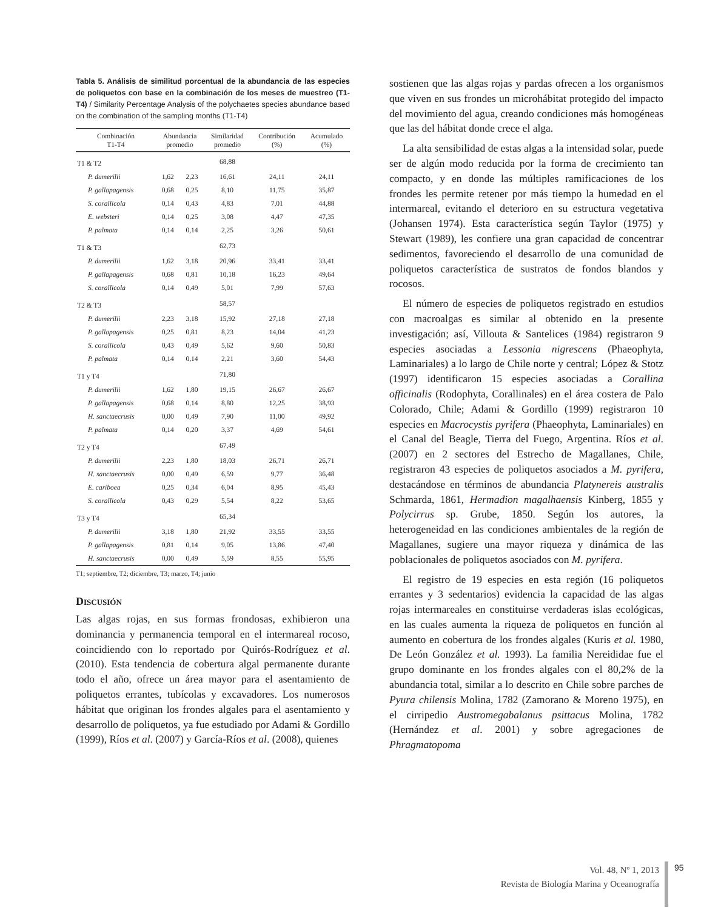Tabla 5. Análisis de similitud porcentual de la abundancia de las especies de poliquetos con base en la combinación de los meses de muestreo (T1-T4) / Similarity Percentage Analysis of the polychaetes species abundance based on the combination of the sampling months (T1-T4)
| Combinación T1-T4 | Abundancia promedio | | Similaridad promedio | Contribución (%) | Acumulado (%) |
| --- | --- | --- | --- | --- | --- |
| T1 & T2 | | | 68,88 | | |
| P. dumerilii | 1,62 | 2,23 | 16,61 | 24,11 | 24,11 |
| P. gallapagensis | 0,68 | 0,25 | 8,10 | 11,75 | 35,87 |
| S. corallicola | 0,14 | 0,43 | 4,83 | 7,01 | 44,88 |
| E. websteri | 0,14 | 0,25 | 3,08 | 4,47 | 47,35 |
| P. palmata | 0,14 | 0,14 | 2,25 | 3,26 | 50,61 |
| T1 & T3 | | | 62,73 | | |
| P. dumerilii | 1,62 | 3,18 | 20,96 | 33,41 | 33,41 |
| P. gallapagensis | 0,68 | 0,81 | 10,18 | 16,23 | 49,64 |
| S. corallicola | 0,14 | 0,49 | 5,01 | 7,99 | 57,63 |
| T2 & T3 | | | 58,57 | | |
| P. dumerilii | 2,23 | 3,18 | 15,92 | 27,18 | 27,18 |
| P. gallapagensis | 0,25 | 0,81 | 8,23 | 14,04 | 41,23 |
| S. corallicola | 0,43 | 0,49 | 5,62 | 9,60 | 50,83 |
| P. palmata | 0,14 | 0,14 | 2,21 | 3,60 | 54,43 |
| T1 y T4 | | | 71,80 | | |
| P. dumerilii | 1,62 | 1,80 | 19,15 | 26,67 | 26,67 |
| P. gallapagensis | 0,68 | 0,14 | 8,80 | 12,25 | 38,93 |
| H. sanctaecrusis | 0,00 | 0,49 | 7,90 | 11,00 | 49,92 |
| P. palmata | 0,14 | 0,20 | 3,37 | 4,69 | 54,61 |
| T2 y T4 | | | 67,49 | | |
| P. dumerilii | 2,23 | 1,80 | 18,03 | 26,71 | 26,71 |
| H. sanctaecrusis | 0,00 | 0,49 | 6,59 | 9,77 | 36,48 |
| E. cariboea | 0,25 | 0,34 | 6,04 | 8,95 | 45,43 |
| S. corallicola | 0,43 | 0,29 | 5,54 | 8,22 | 53,65 |
| T3 y T4 | | | 65,34 | | |
| P. dumerilii | 3,18 | 1,80 | 21,92 | 33,55 | 33,55 |
| P. gallapagensis | 0,81 | 0,14 | 9,05 | 13,86 | 47,40 |
| H. sanctaecrusis | 0,00 | 0,49 | 5,59 | 8,55 | 55,95 |
T1; septiembre, T2; diciembre, T3; marzo, T4; junio
Discusión
Las algas rojas, en sus formas frondosas, exhibieron una dominancia y permanencia temporal en el intermareal rocoso, coincidiendo con lo reportado por Quirós-Rodríguez et al. (2010). Esta tendencia de cobertura algal permanente durante todo el año, ofrece un área mayor para el asentamiento de poliquetos errantes, tubícolas y excavadores. Los numerosos hábitat que originan los frondes algales para el asentamiento y desarrollo de poliquetos, ya fue estudiado por Adami & Gordillo (1999), Ríos et al. (2007) y García-Ríos et al. (2008), quienes
sostienen que las algas rojas y pardas ofrecen a los organismos que viven en sus frondes un microhábitat protegido del impacto del movimiento del agua, creando condiciones más homogéneas que las del hábitat donde crece el alga.
La alta sensibilidad de estas algas a la intensidad solar, puede ser de algún modo reducida por la forma de crecimiento tan compacto, y en donde las múltiples ramificaciones de los frondes les permite retener por más tiempo la humedad en el intermareal, evitando el deterioro en su estructura vegetativa (Johansen 1974). Esta característica según Taylor (1975) y Stewart (1989), les confiere una gran capacidad de concentrar sedimentos, favoreciendo el desarrollo de una comunidad de poliquetos característica de sustratos de fondos blandos y rocosos.
El número de especies de poliquetos registrado en estudios con macroalgas es similar al obtenido en la presente investigación; así, Villouta & Santelices (1984) registraron 9 especies asociadas a Lessonia nigrescens (Phaeophyta, Laminariales) a lo largo de Chile norte y central; López & Stotz (1997) identificaron 15 especies asociadas a Corallina officinalis (Rodophyta, Corallinales) en el área costera de Palo Colorado, Chile; Adami & Gordillo (1999) registraron 10 especies en Macrocystis pyrifera (Phaeophyta, Laminariales) en el Canal del Beagle, Tierra del Fuego, Argentina. Ríos et al. (2007) en 2 sectores del Estrecho de Magallanes, Chile, registraron 43 especies de poliquetos asociados a M. pyrifera, destacándose en términos de abundancia Platynereis australis Schmarda, 1861, Hermadion magalhaensis Kinberg, 1855 y Polycirrus sp. Grube, 1850. Según los autores, la heterogeneidad en las condiciones ambientales de la región de Magallanes, sugiere una mayor riqueza y dinámica de las poblacionales de poliquetos asociados con M. pyrifera.
El registro de 19 especies en esta región (16 poliquetos errantes y 3 sedentarios) evidencia la capacidad de las algas rojas intermareales en constituirse verdaderas islas ecológicas, en las cuales aumenta la riqueza de poliquetos en función al aumento en cobertura de los frondes algales (Kuris et al. 1980, De León González et al. 1993). La familia Nereididae fue el grupo dominante en los frondes algales con el 80,2% de la abundancia total, similar a lo descrito en Chile sobre parches de Pyura chilensis Molina, 1782 (Zamorano & Moreno 1975), en el cirripedio Austromegabalanus psittacus Molina, 1782 (Hernández et al. 2001) y sobre agregaciones de Phragmatopoma
Vol. 48, Nº 1, 2013
Revista de Biología Marina y Oceanografía
95